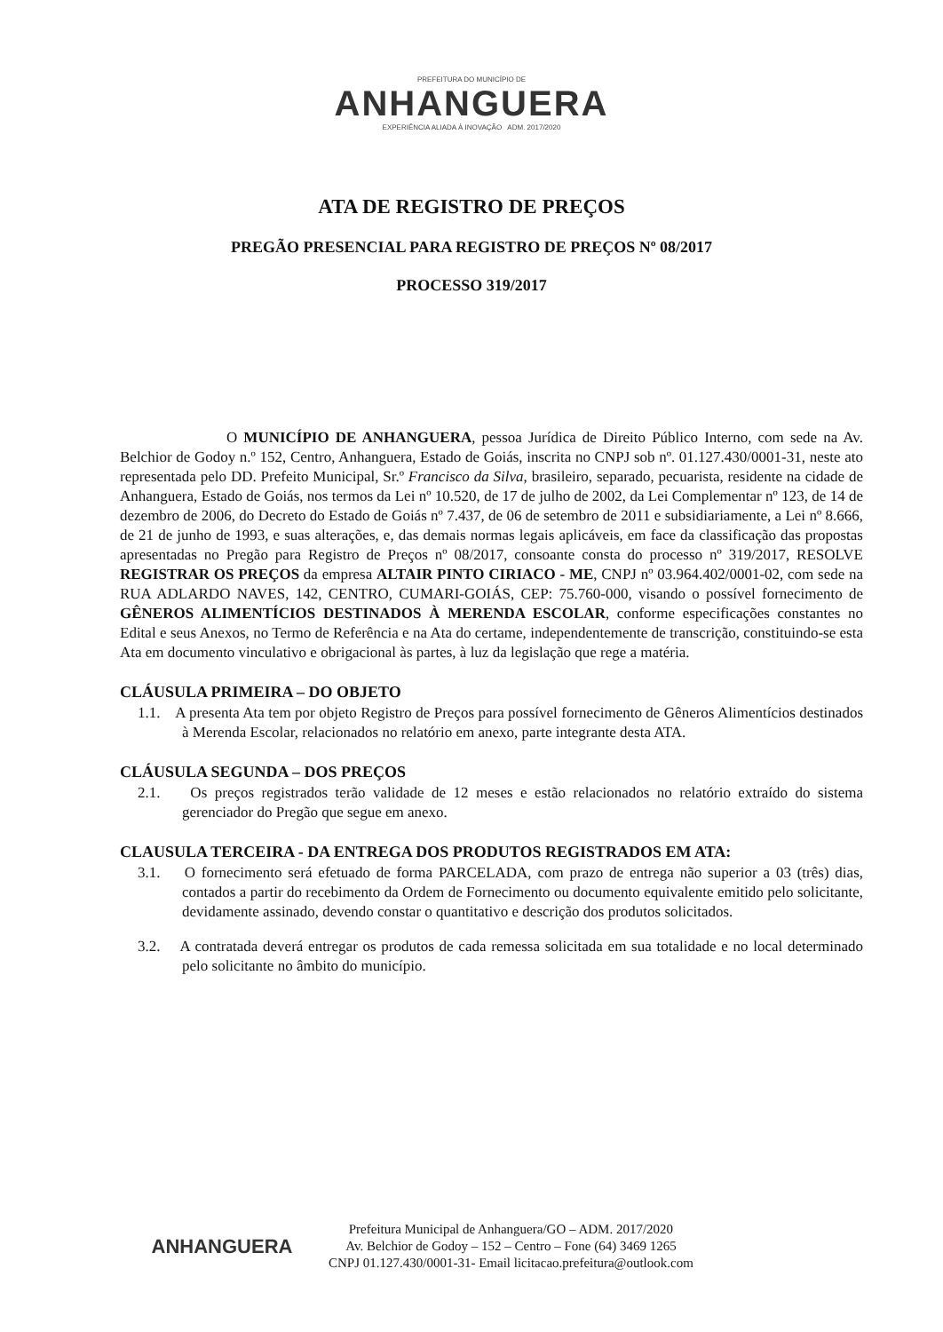PREFEITURA DO MUNICÍPIO DE
ANHANGUERA
EXPERIÊNCIA ALIADA À INOVAÇÃO ADM. 2017/2020
ATA DE REGISTRO DE PREÇOS
PREGÃO PRESENCIAL PARA REGISTRO DE PREÇOS Nº 08/2017
PROCESSO 319/2017
O MUNICÍPIO DE ANHANGUERA, pessoa Jurídica de Direito Público Interno, com sede na Av. Belchior de Godoy n.º 152, Centro, Anhanguera, Estado de Goiás, inscrita no CNPJ sob nº. 01.127.430/0001-31, neste ato representada pelo DD. Prefeito Municipal, Sr.º Francisco da Silva, brasileiro, separado, pecuarista, residente na cidade de Anhanguera, Estado de Goiás, nos termos da Lei nº 10.520, de 17 de julho de 2002, da Lei Complementar nº 123, de 14 de dezembro de 2006, do Decreto do Estado de Goiás nº 7.437, de 06 de setembro de 2011 e subsidiariamente, a Lei nº 8.666, de 21 de junho de 1993, e suas alterações, e, das demais normas legais aplicáveis, em face da classificação das propostas apresentadas no Pregão para Registro de Preços nº 08/2017, consoante consta do processo nº 319/2017, RESOLVE REGISTRAR OS PREÇOS da empresa ALTAIR PINTO CIRIACO - ME, CNPJ nº 03.964.402/0001-02, com sede na RUA ADLARDO NAVES, 142, CENTRO, CUMARI-GOIÁS, CEP: 75.760-000, visando o possível fornecimento de GÊNEROS ALIMENTÍCIOS DESTINADOS À MERENDA ESCOLAR, conforme especificações constantes no Edital e seus Anexos, no Termo de Referência e na Ata do certame, independentemente de transcrição, constituindo-se esta Ata em documento vinculativo e obrigacional às partes, à luz da legislação que rege a matéria.
CLÁUSULA PRIMEIRA – DO OBJETO
1.1. A presenta Ata tem por objeto Registro de Preços para possível fornecimento de Gêneros Alimentícios destinados à Merenda Escolar, relacionados no relatório em anexo, parte integrante desta ATA.
CLÁUSULA SEGUNDA – DOS PREÇOS
2.1. Os preços registrados terão validade de 12 meses e estão relacionados no relatório extraído do sistema gerenciador do Pregão que segue em anexo.
CLAUSULA TERCEIRA - DA ENTREGA DOS PRODUTOS REGISTRADOS EM ATA:
3.1. O fornecimento será efetuado de forma PARCELADA, com prazo de entrega não superior a 03 (três) dias, contados a partir do recebimento da Ordem de Fornecimento ou documento equivalente emitido pelo solicitante, devidamente assinado, devendo constar o quantitativo e descrição dos produtos solicitados.
3.2. A contratada deverá entregar os produtos de cada remessa solicitada em sua totalidade e no local determinado pelo solicitante no âmbito do município.
ANHANGUERA
Prefeitura Municipal de Anhanguera/GO – ADM. 2017/2020
Av. Belchior de Godoy – 152 – Centro – Fone (64) 3469 1265
CNPJ 01.127.430/0001-31- Email licitacao.prefeitura@outlook.com